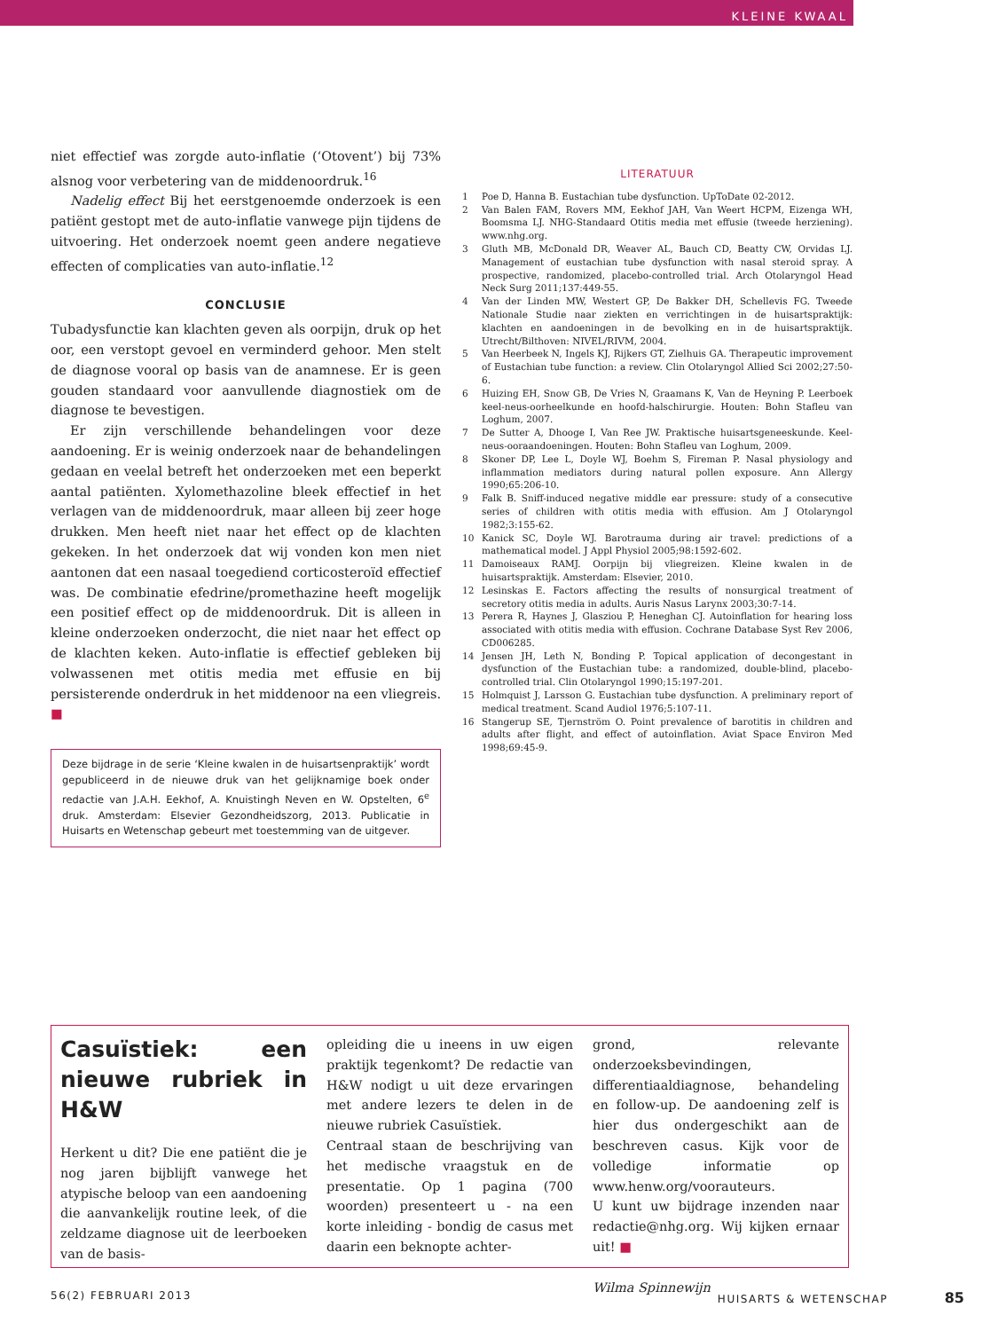KLEINE KWAAL
niet effectief was zorgde auto-inflatie (‘Otovent’) bij 73% alsnog voor verbetering van de middenoordruk.<sup>16</sup>
Nadelig effect Bij het eerstgenoemde onderzoek is een patiënt gestopt met de auto-inflatie vanwege pijn tijdens de uitvoering. Het onderzoek noemt geen andere negatieve effecten of complicaties van auto-inflatie.<sup>12</sup>
CONCLUSIE
Tubadysfunctie kan klachten geven als oorpijn, druk op het oor, een verstopt gevoel en verminderd gehoor. Men stelt de diagnose vooral op basis van de anamnese. Er is geen gouden standaard voor aanvullende diagnostiek om de diagnose te bevestigen.
Er zijn verschillende behandelingen voor deze aandoening. Er is weinig onderzoek naar de behandelingen gedaan en veelal betreft het onderzoeken met een beperkt aantal patiënten. Xylomethazoline bleek effectief in het verlagen van de middenoordruk, maar alleen bij zeer hoge drukken. Men heeft niet naar het effect op de klachten gekeken. In het onderzoek dat wij vonden kon men niet aantonen dat een nasaal toegediend corticosteroïd effectief was. De combinatie efedrine/promethazine heeft mogelijk een positief effect op de middenoordruk. Dit is alleen in kleine onderzoeken onderzocht, die niet naar het effect op de klachten keken. Auto-inflatie is effectief gebleken bij volwassenen met otitis media met effusie en bij persisterende onderdruk in het middenoor na een vliegreis. ■
Deze bijdrage in de serie ‘Kleine kwalen in de huisartsenpraktijk’ wordt gepubliceerd in de nieuwe druk van het gelijknamige boek onder redactie van J.A.H. Eekhof, A. Knuistingh Neven en W. Opstelten, 6<sup>e</sup> druk. Amsterdam: Elsevier Gezondheidszorg, 2013. Publicatie in Huisarts en Wetenschap gebeurt met toestemming van de uitgever.
LITERATUUR
1 Poe D, Hanna B. Eustachian tube dysfunction. UpToDate 02-2012.
2 Van Balen FAM, Rovers MM, Eekhof JAH, Van Weert HCPM, Eizenga WH, Boomsma LJ. NHG-Standaard Otitis media met effusie (tweede herziening). www.nhg.org.
3 Gluth MB, McDonald DR, Weaver AL, Bauch CD, Beatty CW, Orvidas LJ. Management of eustachian tube dysfunction with nasal steroid spray. A prospective, randomized, placebo-controlled trial. Arch Otolaryngol Head Neck Surg 2011;137:449-55.
4 Van der Linden MW, Westert GP, De Bakker DH, Schellevis FG. Tweede Nationale Studie naar ziekten en verrichtingen in de huisartspraktijk: klachten en aandoeningen in de bevolking en in de huisartspraktijk. Utrecht/Bilthoven: NIVEL/RIVM, 2004.
5 Van Heerbeek N, Ingels KJ, Rijkers GT, Zielhuis GA. Therapeutic improvement of Eustachian tube function: a review. Clin Otolaryngol Allied Sci 2002;27:50-6.
6 Huizing EH, Snow GB, De Vries N, Graamans K, Van de Heyning P. Leerboek keel-neus-oorheelkunde en hoofd-halschirurgie. Houten: Bohn Stafleu van Loghum, 2007.
7 De Sutter A, Dhooge I, Van Ree JW. Praktische huisartsgeneeskunde. Keel-neus-ooraandoeningen. Houten: Bohn Stafleu van Loghum, 2009.
8 Skoner DP, Lee L, Doyle WJ, Boehm S, Fireman P. Nasal physiology and inflammation mediators during natural pollen exposure. Ann Allergy 1990;65:206-10.
9 Falk B. Sniff-induced negative middle ear pressure: study of a consecutive series of children with otitis media with effusion. Am J Otolaryngol 1982;3:155-62.
10 Kanick SC, Doyle WJ. Barotrauma during air travel: predictions of a mathematical model. J Appl Physiol 2005;98:1592-602.
11 Damoiseaux RAMJ. Oorpijn bij vliegreizen. Kleine kwalen in de huisartspraktijk. Amsterdam: Elsevier, 2010.
12 Lesinskas E. Factors affecting the results of nonsurgical treatment of secretory otitis media in adults. Auris Nasus Larynx 2003;30:7-14.
13 Perera R, Haynes J, Glasziou P, Heneghan CJ. Autoinflation for hearing loss associated with otitis media with effusion. Cochrane Database Syst Rev 2006, CD006285.
14 Jensen JH, Leth N, Bonding P. Topical application of decongestant in dysfunction of the Eustachian tube: a randomized, double-blind, placebo-controlled trial. Clin Otolaryngol 1990;15:197-201.
15 Holmquist J, Larsson G. Eustachian tube dysfunction. A preliminary report of medical treatment. Scand Audiol 1976;5:107-11.
16 Stangerup SE, Tjernström O. Point prevalence of barotitis in children and adults after flight, and effect of autoinflation. Aviat Space Environ Med 1998;69:45-9.
Casuïstiek: een nieuwe rubriek in H&W
Herkent u dit? Die ene patiënt die je nog jaren bijblijft vanwege het atypische beloop van een aandoening die aanvankelijk routine leek, of die zeldzame diagnose uit de leerboeken van de basis-
opleiding die u ineens in uw eigen praktijk tegenkomt? De redactie van H&W nodigt u uit deze ervaringen met andere lezers te delen in de nieuwe rubriek Casuïstiek.
Centraal staan de beschrijving van het medische vraagstuk en de presentatie. Op 1 pagina (700 woorden) presenteert u - na een korte inleiding - bondig de casus met daarin een beknopte achter-
grond, relevante onderzoeksbevindingen, differentiaaldiagnose, behandeling en follow-up. De aandoening zelf is hier dus ondergeschikt aan de beschreven casus. Kijk voor de volledige informatie op www.henw.org/voorauteurs.
U kunt uw bijdrage inzenden naar redactie@nhg.org. Wij kijken ernaar uit! ■
Wilma Spinnewijn
56(2) FEBRUARI 2013 HUISARTS & WETENSCHAP 85